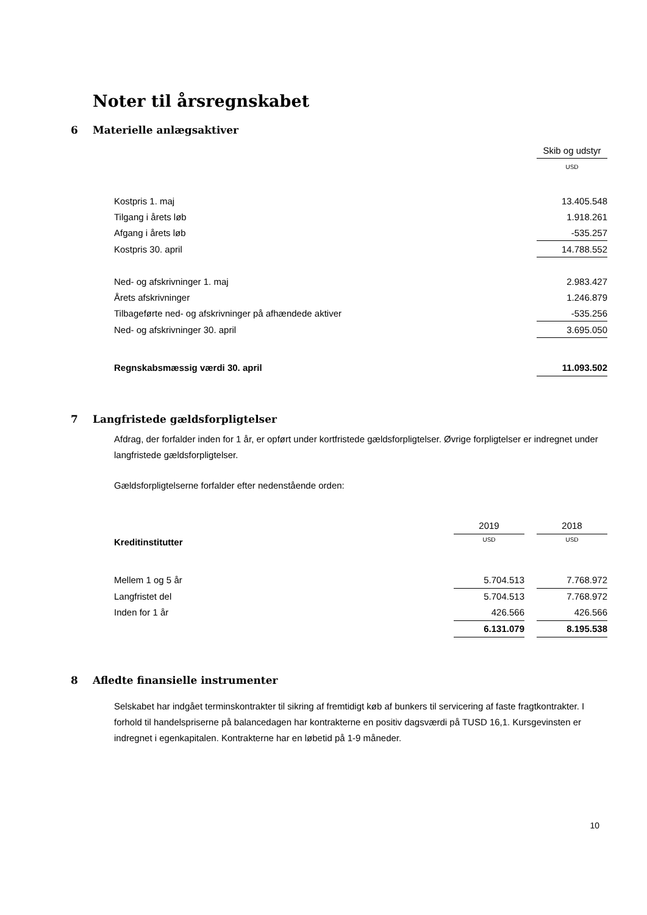Noter til årsregnskabet
6 Materielle anlægsaktiver
| | Skib og udstyr |
| | USD |
| Kostpris 1. maj | 13.405.548 |
| Tilgang i årets løb | 1.918.261 |
| Afgang i årets løb | -535.257 |
| Kostpris 30. april | 14.788.552 |
| Ned- og afskrivninger 1. maj | 2.983.427 |
| Årets afskrivninger | 1.246.879 |
| Tilbageførte ned- og afskrivninger på afhændede aktiver | -535.256 |
| Ned- og afskrivninger 30. april | 3.695.050 |
| Regnskabsmæssig værdi 30. april | 11.093.502 |
7 Langfristede gældsforpligtelser
Afdrag, der forfalder inden for 1 år, er opført under kortfristede gældsforpligtelser. Øvrige forpligtelser er indregnet under langfristede gældsforpligtelser.
Gældsforpligtelserne forfalder efter nedenstående orden:
| | 2019 | | 2018 |
| Kreditinstitutter | USD | | USD |
| Mellem 1 og 5 år | 5.704.513 | | 7.768.972 |
| Langfristet del | 5.704.513 | | 7.768.972 |
| Inden for 1 år | 426.566 | | 426.566 |
| | 6.131.079 | | 8.195.538 |
8 Afledte finansielle instrumenter
Selskabet har indgået terminskontrakter til sikring af fremtidigt køb af bunkers til servicering af faste fragtkontrakter. I forhold til handelspriserne på balancedagen har kontrakterne en positiv dagsværdi på TUSD 16,1. Kursgevinsten er indregnet i egenkapitalen. Kontrakterne har en løbetid på 1-9 måneder.
10